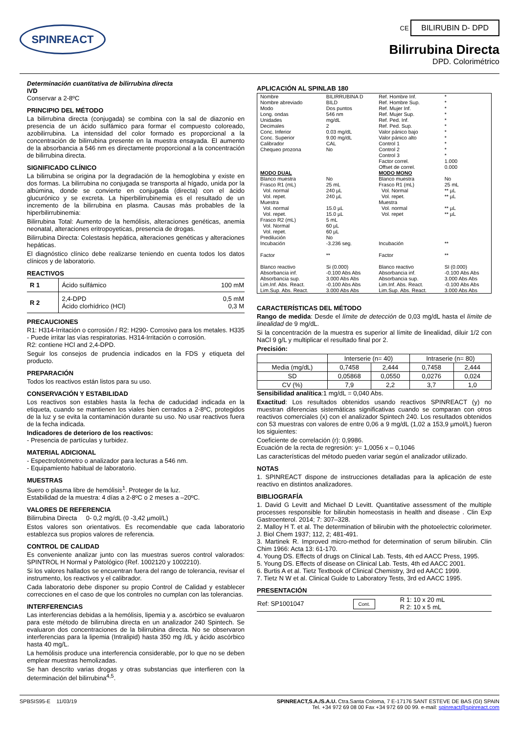SPINREACT
CE BILIRUBIN D- DPD
Bilirrubina Directa
DPD. Colorimétrico
Determinación cuantitativa de bilirrubina directa
IVD
Conservar a 2-8ºC
PRINCIPIO DEL MÉTODO
La bilirrubina directa (conjugada) se combina con la sal de diazonio en presencia de un ácido sulfámico para formar el compuesto coloreado, azobilirrubina. La intensidad del color formado es proporcional a la concentración de bilirrubina presente en la muestra ensayada. El aumento de la absorbancia a 546 nm es directamente proporcional a la concentración de bilirrubina directa.
SIGNIFICADO CLÍNICO
La bilirrubina se origina por la degradación de la hemoglobina y existe en dos formas. La bilirrubina no conjugada se transporta al hígado, unida por la albúmina, donde se convierte en conjugada (directa) con el ácido glucurónico y se excreta. La hiperbilirrubinemia es el resultado de un incremento de la bilirrubina en plasma. Causas más probables de la hiperbilirrubinemia:
Bilirrubina Total: Aumento de la hemólisis, alteraciones genéticas, anemia neonatal, alteraciones eritropoyeticas, presencia de drogas.
Bilirrubina Directa: Colestasis hepática, alteraciones genéticas y alteraciones hepáticas.
El diagnóstico clínico debe realizarse teniendo en cuenta todos los datos clínicos y de laboratorio.
REACTIVOS
| R 1 | Ácido sulfámico | 100 mM |
| R 2 | 2,4-DPD Ácido clorhídrico (HCl) | 0,5 mM 0,3 M |
PRECAUCIONES
R1: H314-Irritación o corrosión / R2: H290- Corrosivo para los metales. H335 - Puede irritar las vías respiratorias. H314-Irritación o corrosión.
R2: contiene HCl and 2,4-DPD.
Seguir los consejos de prudencia indicados en la FDS y etiqueta del producto.
PREPARACIÓN
Todos los reactivos están listos para su uso.
CONSERVACIÓN Y ESTABILIDAD
Los reactivos son estables hasta la fecha de caducidad indicada en la etiqueta, cuando se mantienen los viales bien cerrados a 2-8ºC, protegidos de la luz y se evita la contaminación durante su uso. No usar reactivos fuera de la fecha indicada.
Indicadores de deterioro de los reactivos:
- Presencia de partículas y turbidez.
MATERIAL ADICIONAL
- Espectrofotómetro o analizador para lecturas a 546 nm.
- Equipamiento habitual de laboratorio.
MUESTRAS
Suero o plasma libre de hemólisis<sup>1</sup>. Proteger de la luz.
Estabilidad de la muestra: 4 días a 2-8ºC o 2 meses a –20ºC.
VALORES DE REFERENCIA
Bilirrubina Directa 0- 0,2 mg/dL (0 -3,42 µmol/L)
Estos valores son orientativos. Es recomendable que cada laboratorio establezca sus propios valores de referencia.
CONTROL DE CALIDAD
Es conveniente analizar junto con las muestras sueros control valorados: SPINTROL H Normal y Patológico (Ref. 1002120 y 1002210).
Si los valores hallados se encuentran fuera del rango de tolerancia, revisar el instrumento, los reactivos y el calibrador.
Cada laboratorio debe disponer su propio Control de Calidad y establecer correcciones en el caso de que los controles no cumplan con las tolerancias.
INTERFERENCIAS
Las interferencias debidas a la hemólisis, lipemia y a. ascórbico se evaluaron para este método de bilirrubina directa en un analizador 240 Spintech. Se evaluaron dos concentraciones de la bilirrubina directa. No se observaron interferencias para la lipemia (Intralipid) hasta 350 mg /dL y ácido ascórbico hasta 40 mg/L.
La hemólisis produce una interferencia considerable, por lo que no se deben emplear muestras hemolizadas.
Se han descrito varias drogas y otras substancias que interfieren con la determinación del bilirrubina<sup>4,5</sup>.
APLICACIÓN AL SPINLAB 180
| Nombre Nombre abreviado Modo Long. ondas Unidades Decimales Conc. Inferior Conc. Superior Calibrador Chequeo prozona | BILIRRUBINA D BILD Dos puntos 546 nm mg/dL 2 0.03 mg/dL 9.00 mg/dL CAL No | Ref. Hombre Inf. Ref. Hombre Sup. Ref. Mujer Inf. Ref. Mujer Sup. Ref. Ped. Inf. Ref. Ped. Sup. Valor pánico bajo Valor pánico alto Control 1 Control 2 Control 3 Factor correl. Offset de correl. | * * * * * * * * * * * 1.000 0.000 |
| MODO DUAL | | MODO MONO | |
| Blanco muestra Frasco R1 (mL) Vol. normal Vol. repet. Muestra Vol. normal Vol. repet. Frasco R2 (mL) Vol. Normal Vol. repet. Predilución Incubación Factor Blanco reactivo Absorbancia inf. Absorbancia sup. Lim.Inf. Abs. React. Lim.Sup. Abs. React. | No 25 mL 240 µL 240 µL 15.0 µL 15.0 µL 5 mL 60 µL 60 µL No -3.236 seg. ** Si (0.000) -0.100 Abs Abs 3.000 Abs Abs -0.100 Abs Abs 3.000 Abs Abs | Blanco muestra Frasco R1 (mL) Vol. Normal Vol. repet. Muestra Vol. normal Vol. repet Incubación Factor Blanco reactivo Absorbancia inf. Absorbancia sup. Lim.Inf. Abs. React. Lim.Sup. Abs. React. | No 25 mL ** µL ** µL ** µL ** µL ** ** SI (0.000) -0.100 Abs Abs 3.000 Abs Abs -0.100 Abs Abs 3.000 Abs Abs |
CARACTERÍSTICAS DEL MÉTODO
Rango de medida: Desde el límite de detección de 0,03 mg/dL hasta el límite de linealidad de 9 mg/dL.
Si la concentración de la muestra es superior al límite de linealidad, diluir 1/2 con NaCl 9 g/L y multiplicar el resultado final por 2.
Precisión:
| | Interserie (n= 40) | | Intraserie (n= 80) | |
| --- | --- | --- | --- | --- |
| Media (mg/dL) | 0,7458 | 2,444 | 0,7458 | 2,444 |
| SD | 0,05868 | 0,0550 | 0,0276 | 0,024 |
| CV (%) | 7,9 | 2,2 | 3,7 | 1,0 |
Sensibilidad analítica:1 mg/dL = 0,040 Abs.
Exactitud: Los resultados obtenidos usando reactivos SPINREACT (y) no muestran diferencias sistemáticas significativas cuando se comparan con otros reactivos comerciales (x) con el analizador Spintech 240. Los resultados obtenidos con 53 muestras con valores de entre 0,06 a 9 mg/dL (1,02 a 153,9 µmol/L) fueron los siguientes:
Coeficiente de correlación (r): 0,9986.
Ecuación de la recta de regresión: y= 1,0056 x – 0,1046
Las características del método pueden variar según el analizador utilizado.
NOTAS
1. SPINREACT dispone de instrucciones detalladas para la aplicación de este reactivo en distintos analizadores.
BIBLIOGRAFÍA
1. David G Levitt and Michael D Levitt. Quantitative assessment of the multiple processes responsible for bilirubin homeostasis in health and disease . Clin Exp Gastroenterol. 2014; 7: 307–328.
2. Malloy H T. et al. The determination of bilirubin with the photoelectric colorimeter. J. Biol Chem 1937; 112, 2; 481-491.
3. Martinek R. Improved micro-method for determination of serum bilirubin. Clin Chim 1966: Acta 13: 61-170.
4. Young DS. Effects of drugs on Clinical Lab. Tests, 4th ed AACC Press, 1995.
5. Young DS. Effects of disease on Clinical Lab. Tests, 4th ed AACC 2001.
6. Burtis A et al. Tietz Textbook of Clinical Chemistry, 3rd ed AACC 1999.
7. Tietz N W et al. Clinical Guide to Laboratory Tests, 3rd ed AACC 1995.
PRESENTACIÓN
| Ref: SP1001047 | Cont. | R 1: 10 x 20 mL R 2: 10 x 5 mL |
SPBSIS95-E 11/03/19 SPINREACT,S.A./S.A.U. Ctra.Santa Coloma, 7 E-17176 SANT ESTEVE DE BAS (GI) SPAIN
Tel. +34 972 69 08 00 Fax +34 972 69 00 99. e-mail: spinreact@spinreact.com